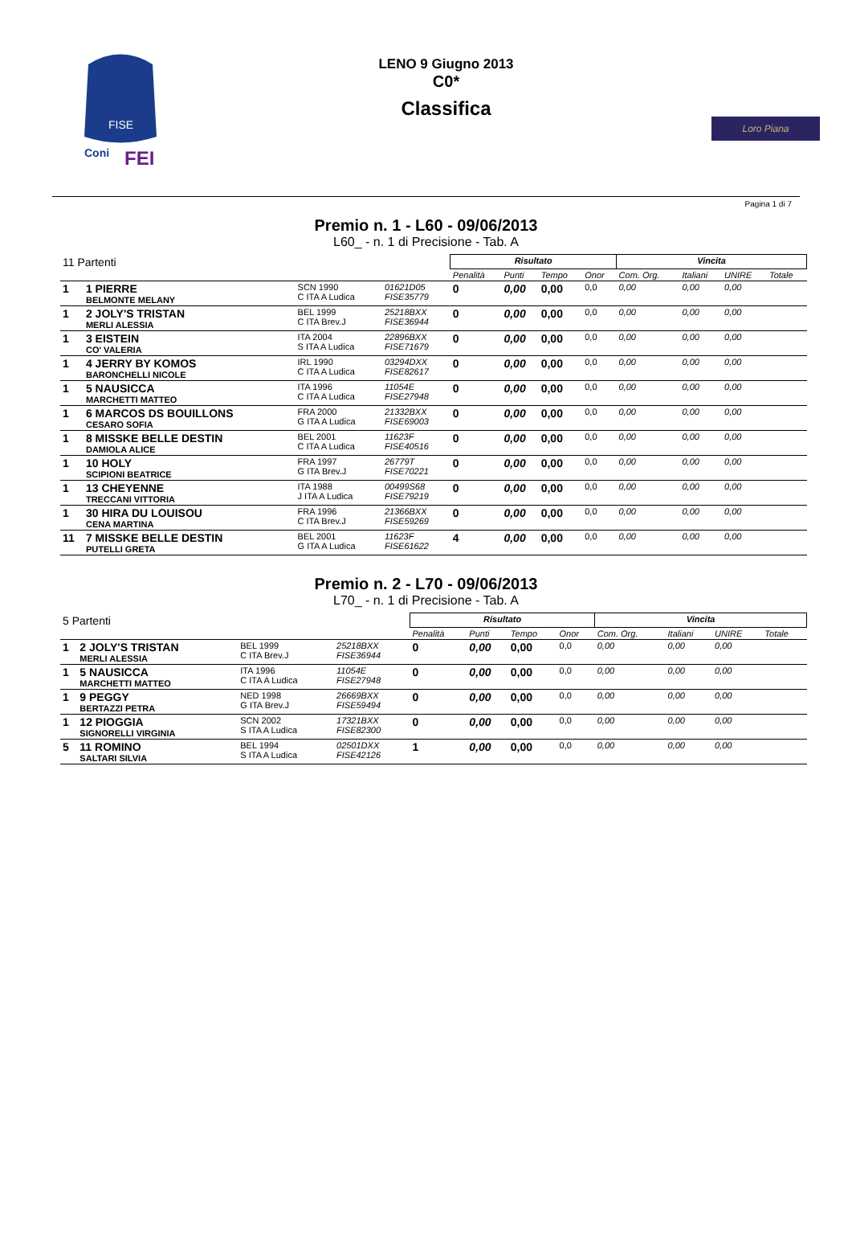FISE
Coni
FEI
LENO 9 Giugno 2013
C0*
Classifica
Loro Piana
Pagina 1 di 7
Premio n. 1 - L60 - 09/06/2013
L60_ - n. 1 di Precisione - Tab. A
| 11 Partenti | | | | Risultato | | | | Vincita | | | |
| | | | | Penalità | Punti | Tempo | Onor | Com. Org. | Italiani | UNIRE | Totale |
| 1 | 1 PIERRE BELMONTE MELANY | SCN 1990 C ITA A Ludica | 01621D05 FISE35779 | 0 | 0,00 | 0,00 | 0,0 | 0,00 | 0,00 | 0,00 | |
| 1 | 2 JOLY'S TRISTAN MERLI ALESSIA | BEL 1999 C ITA Brev.J | 25218BXX FISE36944 | 0 | 0,00 | 0,00 | 0,0 | 0,00 | 0,00 | 0,00 | |
| 1 | 3 EISTEIN CO' VALERIA | ITA 2004 S ITA A Ludica | 22896BXX FISE71679 | 0 | 0,00 | 0,00 | 0,0 | 0,00 | 0,00 | 0,00 | |
| 1 | 4 JERRY BY KOMOS BARONCHELLI NICOLE | IRL 1990 C ITA A Ludica | 03294DXX FISE82617 | 0 | 0,00 | 0,00 | 0,0 | 0,00 | 0,00 | 0,00 | |
| 1 | 5 NAUSICCA MARCHETTI MATTEO | ITA 1996 C ITA A Ludica | 11054E FISE27948 | 0 | 0,00 | 0,00 | 0,0 | 0,00 | 0,00 | 0,00 | |
| 1 | 6 MARCOS DS BOUILLONS CESARO SOFIA | FRA 2000 G ITA A Ludica | 21332BXX FISE69003 | 0 | 0,00 | 0,00 | 0,0 | 0,00 | 0,00 | 0,00 | |
| 1 | 8 MISSKE BELLE DESTIN DAMIOLA ALICE | BEL 2001 C ITA A Ludica | 11623F FISE40516 | 0 | 0,00 | 0,00 | 0,0 | 0,00 | 0,00 | 0,00 | |
| 1 | 10 HOLY SCIPIONI BEATRICE | FRA 1997 G ITA Brev.J | 26779T FISE70221 | 0 | 0,00 | 0,00 | 0,0 | 0,00 | 0,00 | 0,00 | |
| 1 | 13 CHEYENNE TRECCANI VITTORIA | ITA 1988 J ITA A Ludica | 00499S68 FISE79219 | 0 | 0,00 | 0,00 | 0,0 | 0,00 | 0,00 | 0,00 | |
| 1 | 30 HIRA DU LOUISOU CENA MARTINA | FRA 1996 C ITA Brev.J | 21366BXX FISE59269 | 0 | 0,00 | 0,00 | 0,0 | 0,00 | 0,00 | 0,00 | |
| 11 | 7 MISSKE BELLE DESTIN PUTELLI GRETA | BEL 2001 G ITA A Ludica | 11623F FISE61622 | 4 | 0,00 | 0,00 | 0,0 | 0,00 | 0,00 | 0,00 | |
Premio n. 2 - L70 - 09/06/2013
L70_ - n. 1 di Precisione - Tab. A
| 5 Partenti | | | | Risultato | | | | Vincita | | | |
| | | | | Penalità | Punti | Tempo | Onor | Com. Org. | Italiani | UNIRE | Totale |
| 1 | 2 JOLY'S TRISTAN MERLI ALESSIA | BEL 1999 C ITA Brev.J | 25218BXX FISE36944 | 0 | 0,00 | 0,00 | 0,0 | 0,00 | 0,00 | 0,00 | |
| 1 | 5 NAUSICCA MARCHETTI MATTEO | ITA 1996 C ITA A Ludica | 11054E FISE27948 | 0 | 0,00 | 0,00 | 0,0 | 0,00 | 0,00 | 0,00 | |
| 1 | 9 PEGGY BERTAZZI PETRA | NED 1998 G ITA Brev.J | 26669BXX FISE59494 | 0 | 0,00 | 0,00 | 0,0 | 0,00 | 0,00 | 0,00 | |
| 1 | 12 PIOGGIA SIGNORELLI VIRGINIA | SCN 2002 S ITA A Ludica | 17321BXX FISE82300 | 0 | 0,00 | 0,00 | 0,0 | 0,00 | 0,00 | 0,00 | |
| 5 | 11 ROMINO SALTARI SILVIA | BEL 1994 S ITA A Ludica | 02501DXX FISE42126 | 1 | 0,00 | 0,00 | 0,0 | 0,00 | 0,00 | 0,00 | |